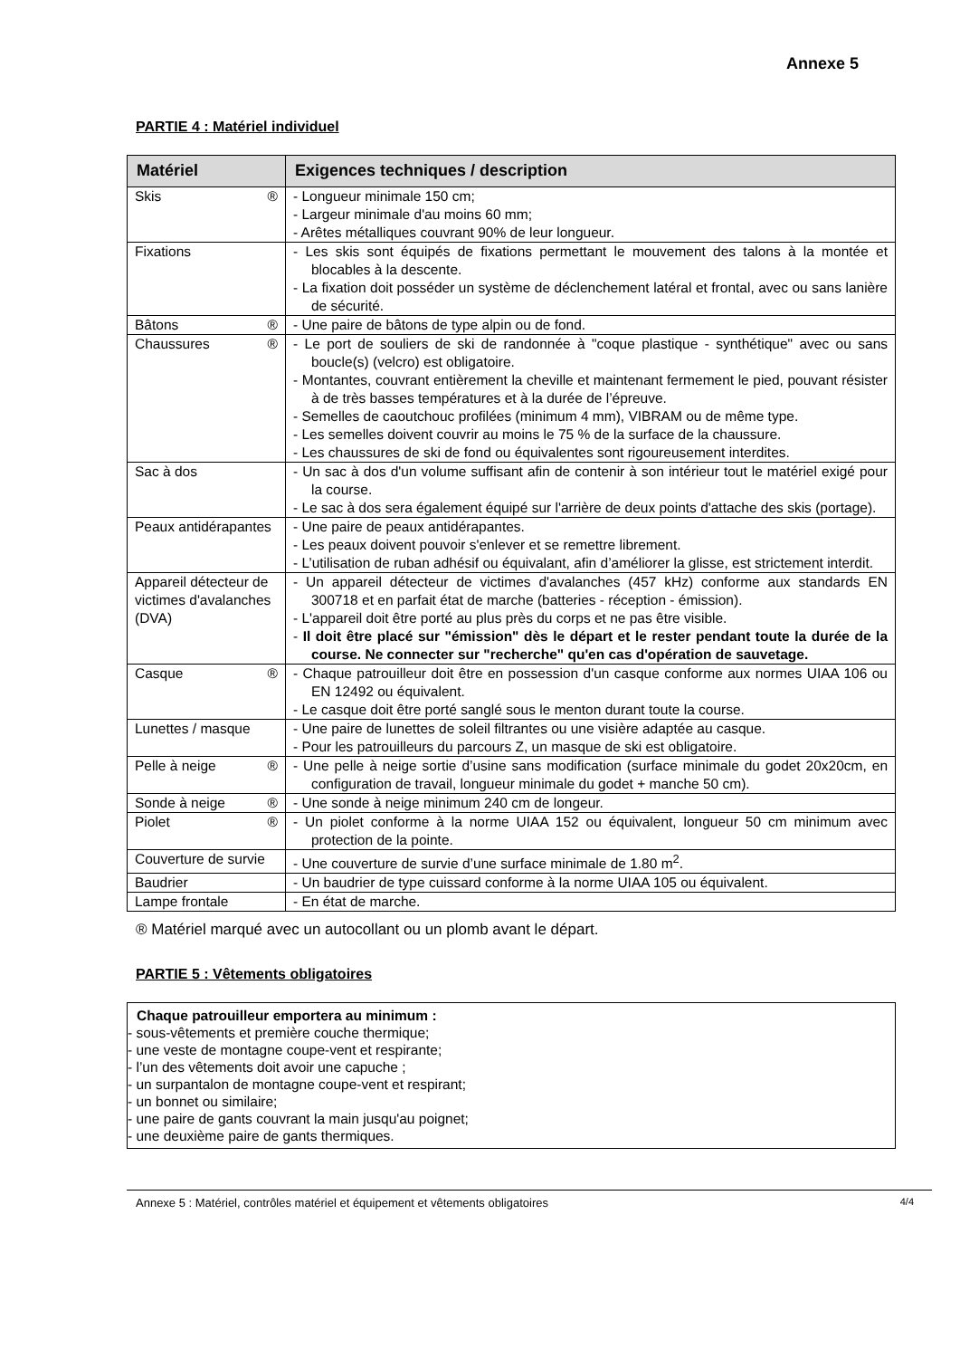Annexe 5
PARTIE 4 : Matériel individuel
| Matériel | Exigences techniques / description |
| --- | --- |
| Skis ® | - Longueur minimale 150 cm; - Largeur minimale d'au moins 60 mm; - Arêtes métalliques couvrant 90% de leur longueur. |
| Fixations | - Les skis sont équipés de fixations permettant le mouvement des talons à la montée et blocables à la descente. - La fixation doit posséder un système de déclenchement latéral et frontal, avec ou sans lanière de sécurité. |
| Bâtons ® | - Une paire de bâtons de type alpin ou de fond. |
| Chaussures ® | - Le port de souliers de ski de randonnée à "coque plastique - synthétique" avec ou sans boucle(s) (velcro) est obligatoire. - Montantes, couvrant entièrement la cheville et maintenant fermement le pied, pouvant résister à de très basses températures et à la durée de l’épreuve. - Semelles de caoutchouc profilées (minimum 4 mm), VIBRAM ou de même type. - Les semelles doivent couvrir au moins le 75 % de la surface de la chaussure. - Les chaussures de ski de fond ou équivalentes sont rigoureusement interdites. |
| Sac à dos | - Un sac à dos d'un volume suffisant afin de contenir à son intérieur tout le matériel exigé pour la course. - Le sac à dos sera également équipé sur l'arrière de deux points d'attache des skis (portage). |
| Peaux antidérapantes | - Une paire de peaux antidérapantes. - Les peaux doivent pouvoir s'enlever et se remettre librement. - L’utilisation de ruban adhésif ou équivalant, afin d’améliorer la glisse, est strictement interdit. |
| Appareil détecteur de victimes d'avalanches (DVA) | - Un appareil détecteur de victimes d'avalanches (457 kHz) conforme aux standards EN 300718 et en parfait état de marche (batteries - réception - émission). - L'appareil doit être porté au plus près du corps et ne pas être visible. - Il doit être placé sur "émission" dès le départ et le rester pendant toute la durée de la course. Ne connecter sur "recherche" qu'en cas d'opération de sauvetage. |
| Casque ® | - Chaque patrouilleur doit être en possession d'un casque conforme aux normes UIAA 106 ou EN 12492 ou équivalent. - Le casque doit être porté sanglé sous le menton durant toute la course. |
| Lunettes / masque | - Une paire de lunettes de soleil filtrantes ou une visière adaptée au casque. - Pour les patrouilleurs du parcours Z, un masque de ski est obligatoire. |
| Pelle à neige ® | - Une pelle à neige sortie d’usine sans modification (surface minimale du godet 20x20cm, en configuration de travail, longueur minimale du godet + manche 50 cm). |
| Sonde à neige ® | - Une sonde à neige minimum 240 cm de longeur. |
| Piolet ® | - Un piolet conforme à la norme UIAA 152 ou équivalent, longueur 50 cm minimum avec protection de la pointe. |
| Couverture de survie | - Une couverture de survie d’une surface minimale de 1.80 m<sup>2</sup>. |
| Baudrier | - Un baudrier de type cuissard conforme à la norme UIAA 105 ou équivalent. |
| Lampe frontale | - En état de marche. |
® Matériel marqué avec un autocollant ou un plomb avant le départ.
PARTIE 5 : Vêtements obligatoires
Chaque patrouilleur emportera au minimum :
- sous-vêtements et première couche thermique;
- une veste de montagne coupe-vent et respirante;
- l’un des vêtements doit avoir une capuche ;
- un surpantalon de montagne coupe-vent et respirant;
- un bonnet ou similaire;
- une paire de gants couvrant la main jusqu'au poignet;
- une deuxième paire de gants thermiques.
Annexe 5 : Matériel, contrôles matériel et équipement et vêtements obligatoires 4/4